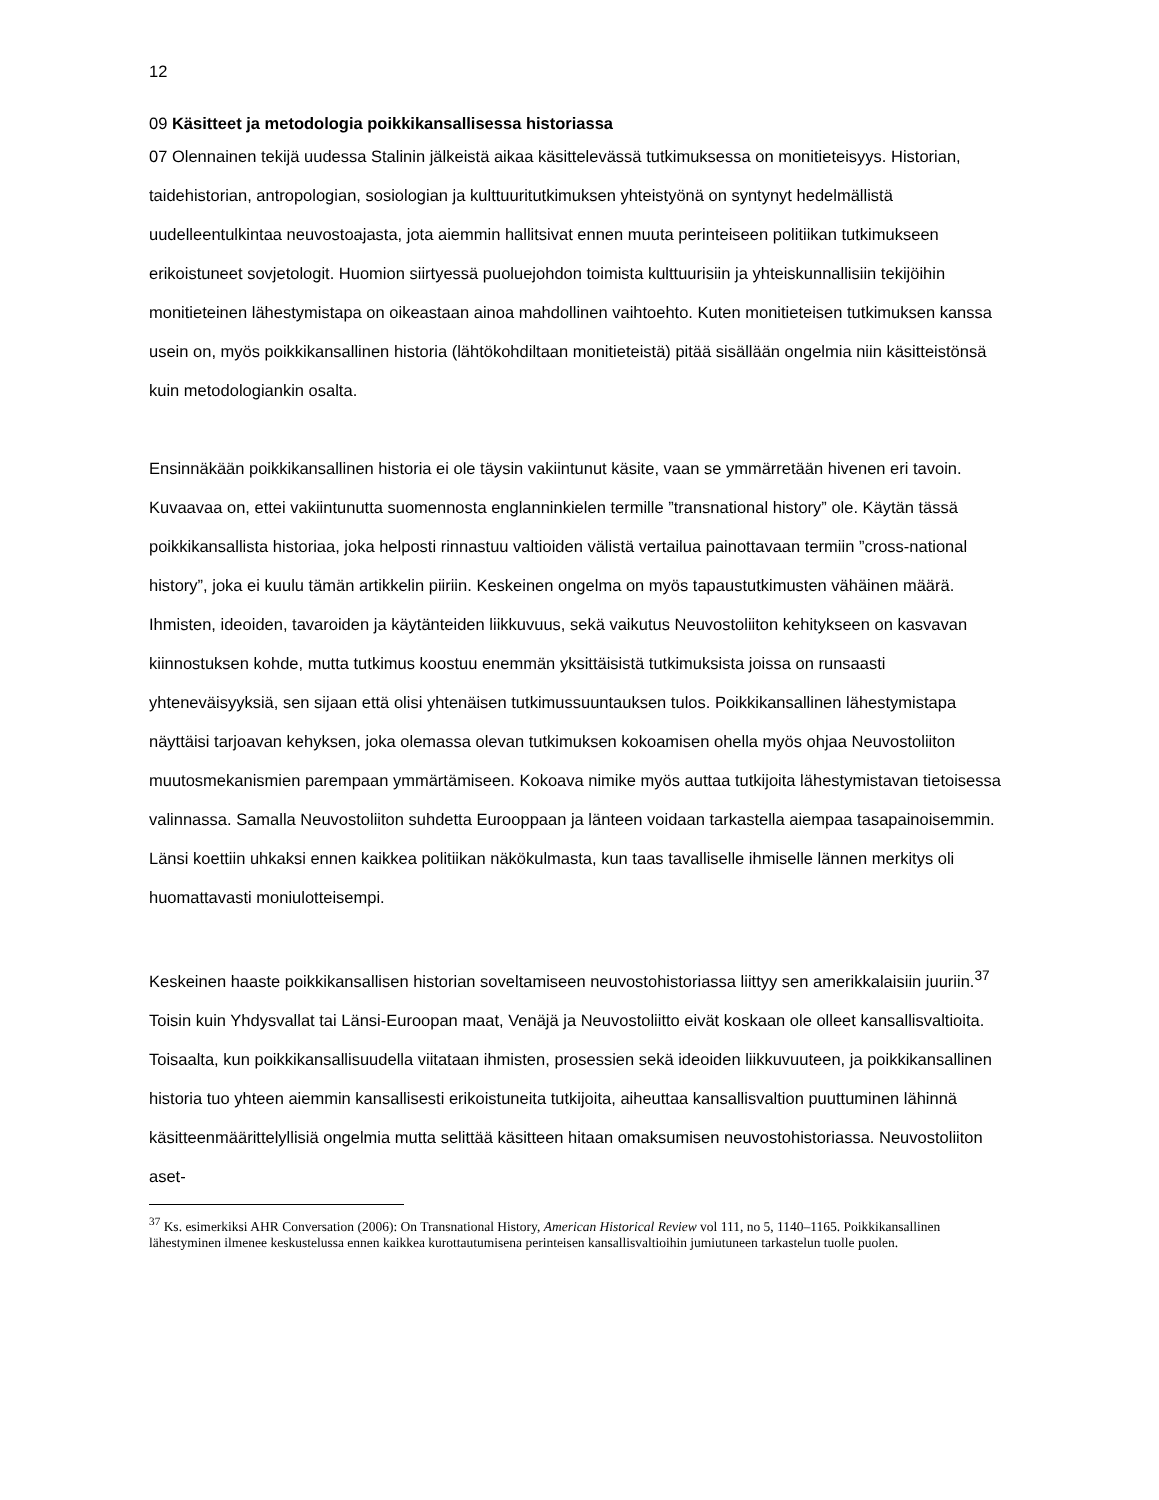12
09 Käsitteet ja metodologia poikkikansallisessa historiassa
07 Olennainen tekijä uudessa Stalinin jälkeistä aikaa käsittelevässä tutkimuksessa on monitieteisyys. Historian, taidehistorian, antropologian, sosiologian ja kulttuuritutkimuksen yhteistyönä on syntynyt hedelmällistä uudelleentulkintaa neuvostoajasta, jota aiemmin hallitsivat ennen muuta perinteiseen politiikan tutkimukseen erikoistuneet sovjetologit. Huomion siirtyessä puoluejohdon toimista kulttuurisiin ja yhteiskunnallisiin tekijöihin monitieteinen lähestymistapa on oikeastaan ainoa mahdollinen vaihtoehto. Kuten monitieteisen tutkimuksen kanssa usein on, myös poikkikansallinen historia (lähtökohdiltaan monitieteistä) pitää sisällään ongelmia niin käsitteistönsä kuin metodologiankin osalta.
Ensinnäkään poikkikansallinen historia ei ole täysin vakiintunut käsite, vaan se ymmärretään hivenen eri tavoin. Kuvaavaa on, ettei vakiintunutta suomennosta englanninkielen termille ”transnational history” ole. Käytän tässä poikkikansallista historiaa, joka helposti rinnastuu valtioiden välistä vertailua painottavaan termiin ”cross-national history”, joka ei kuulu tämän artikkelin piiriin. Keskeinen ongelma on myös tapaustutkimusten vähäinen määrä. Ihmisten, ideoiden, tavaroiden ja käytänteiden liikkuvuus, sekä vaikutus Neuvostoliiton kehitykseen on kasvavan kiinnostuksen kohde, mutta tutkimus koostuu enemmän yksittäisistä tutkimuksista joissa on runsaasti yhteneväisyyksiä, sen sijaan että olisi yhtenäisen tutkimussuuntauksen tulos. Poikkikansallinen lähestymistapa näyttäisi tarjoavan kehyksen, joka olemassa olevan tutkimuksen kokoamisen ohella myös ohjaa Neuvostoliiton muutosmekanismien parempaan ymmärtämiseen. Kokoava nimike myös auttaa tutkijoita lähestymistavan tietoisessa valinnassa. Samalla Neuvostoliiton suhdetta Eurooppaan ja länteen voidaan tarkastella aiempaa tasapainoisemmin. Länsi koettiin uhkaksi ennen kaikkea politiikan näkökulmasta, kun taas tavalliselle ihmiselle lännen merkitys oli huomattavasti moniulotteisempi.
Keskeinen haaste poikkikansallisen historian soveltamiseen neuvostohistoriassa liittyy sen amerikkalaisiin juuriin.<sup>37</sup> Toisin kuin Yhdysvallat tai Länsi-Euroopan maat, Venäjä ja Neuvostoliitto eivät koskaan ole olleet kansallisvaltioita. Toisaalta, kun poikkikansallisuudella viitataan ihmisten, prosessien sekä ideoiden liikkuvuuteen, ja poikkikansallinen historia tuo yhteen aiemmin kansallisesti erikoistuneita tutkijoita, aiheuttaa kansallisvaltion puuttuminen lähinnä käsitteenmäärittelyllisiä ongelmia mutta selittää käsitteen hitaan omaksumisen neuvostohistoriassa. Neuvostoliiton aset-
<sup>37</sup> Ks. esimerkiksi AHR Conversation (2006): On Transnational History, American Historical Review vol 111, no 5, 1140–1165. Poikkikansallinen lähestyminen ilmenee keskustelussa ennen kaikkea kurottautumisena perinteisen kansallisvaltioihin jumiutuneen tarkastelun tuolle puolen.